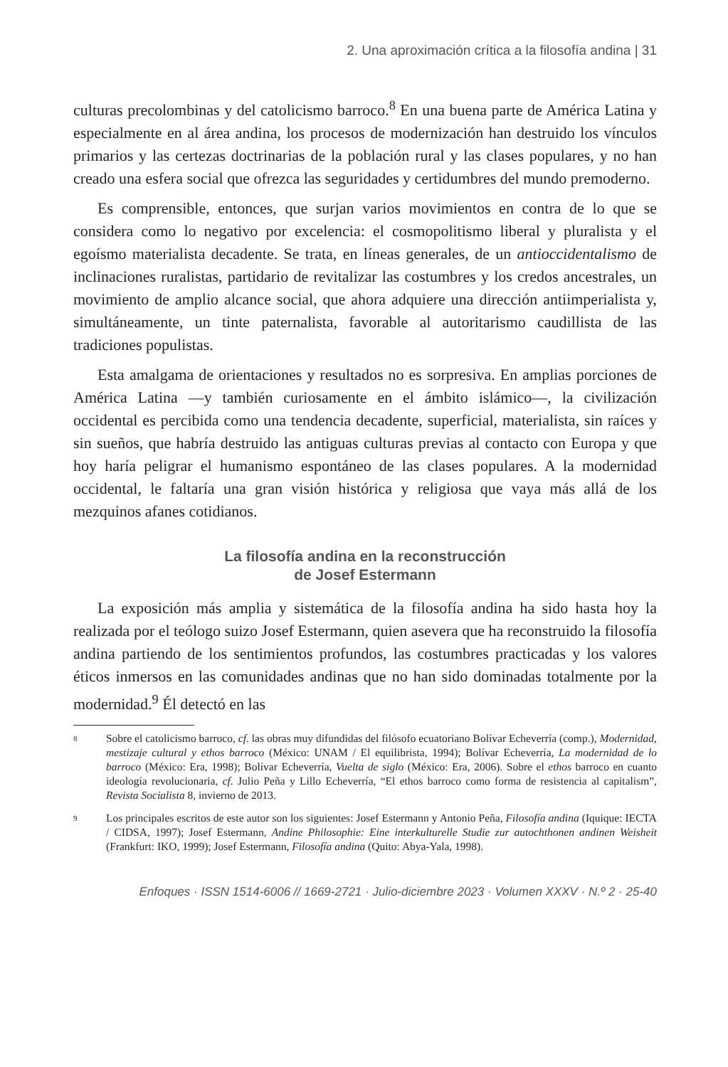2. Una aproximación crítica a la filosofía andina | 31
culturas precolombinas y del catolicismo barroco.<sup>8</sup> En una buena parte de América Latina y especialmente en al área andina, los procesos de modernización han destruido los vínculos primarios y las certezas doctrinarias de la población rural y las clases populares, y no han creado una esfera social que ofrezca las seguridades y certidumbres del mundo premoderno.
Es comprensible, entonces, que surjan varios movimientos en contra de lo que se considera como lo negativo por excelencia: el cosmopolitismo liberal y pluralista y el egoísmo materialista decadente. Se trata, en líneas generales, de un antioccidentalismo de inclinaciones ruralistas, partidario de revitalizar las costumbres y los credos ancestrales, un movimiento de amplio alcance social, que ahora adquiere una dirección antiimperialista y, simultáneamente, un tinte paternalista, favorable al autoritarismo caudillista de las tradiciones populistas.
Esta amalgama de orientaciones y resultados no es sorpresiva. En amplias porciones de América Latina —y también curiosamente en el ámbito islámico—, la civilización occidental es percibida como una tendencia decadente, superficial, materialista, sin raíces y sin sueños, que habría destruido las antiguas culturas previas al contacto con Europa y que hoy haría peligrar el humanismo espontáneo de las clases populares. A la modernidad occidental, le faltaría una gran visión histórica y religiosa que vaya más allá de los mezquinos afanes cotidianos.
La filosofía andina en la reconstrucción
de Josef Estermann
La exposición más amplia y sistemática de la filosofía andina ha sido hasta hoy la realizada por el teólogo suizo Josef Estermann, quien asevera que ha reconstruido la filosofía andina partiendo de los sentimientos profundos, las costumbres practicadas y los valores éticos inmersos en las comunidades andinas que no han sido dominadas totalmente por la modernidad.<sup>9</sup> Él detectó en las
8 Sobre el catolicismo barroco, cf. las obras muy difundidas del filósofo ecuatoriano Bolívar Echeverría (comp.), Modernidad, mestizaje cultural y ethos barroco (México: UNAM / El equilibrista, 1994); Bolívar Echeverría, La modernidad de lo barroco (México: Era, 1998); Bolívar Echeverría, Vuelta de siglo (México: Era, 2006). Sobre el ethos barroco en cuanto ideología revolucionaria, cf. Julio Peña y Lillo Echeverría, “El ethos barroco como forma de resistencia al capitalism”, Revista Socialista 8, invierno de 2013.
9 Los principales escritos de este autor son los siguientes: Josef Estermann y Antonio Peña, Filosofía andina (Iquique: IECTA / CIDSA, 1997); Josef Estermann, Andine Philosophie: Eine interkulturelle Studie zur autochthonen andinen Weisheit (Frankfurt: IKO, 1999); Josef Estermann, Filosofía andina (Quito: Abya-Yala, 1998).
Enfoques · ISSN 1514-6006 // 1669-2721 · Julio-diciembre 2023 · Volumen XXXV · N.º 2 · 25-40